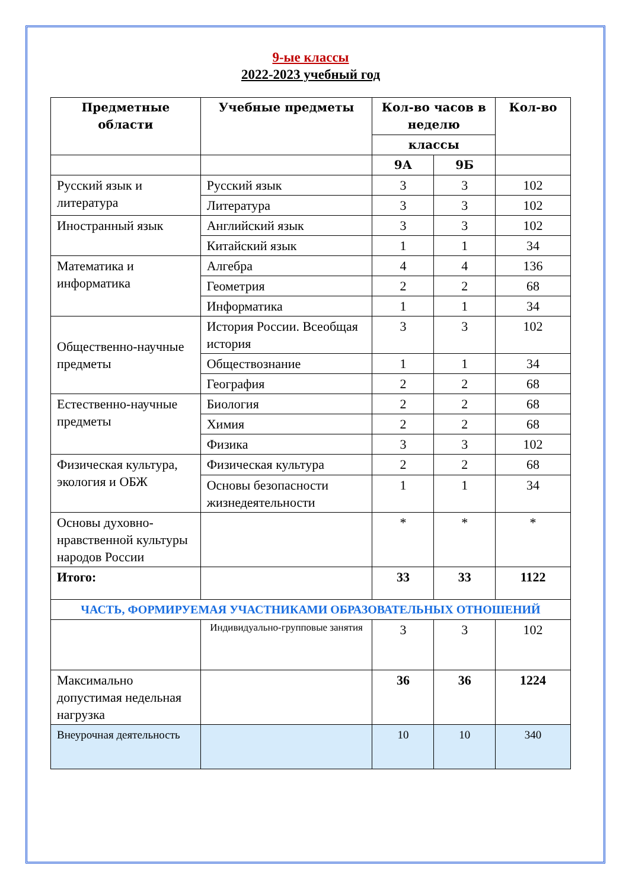9-ые классы
2022-2023 учебный год
| Предметные области | Учебные предметы | Кол-во часов в неделю | | Кол-во |
| --- | --- | --- | --- | --- |
| | | классы | | |
| | | 9А | 9Б | |
| Русский язык и литература | Русский язык | 3 | 3 | 102 |
| | Литература | 3 | 3 | 102 |
| Иностранный язык | Английский язык | 3 | 3 | 102 |
| | Китайский язык | 1 | 1 | 34 |
| Математика и информатика | Алгебра | 4 | 4 | 136 |
| | Геометрия | 2 | 2 | 68 |
| | Информатика | 1 | 1 | 34 |
| Общественно-научные предметы | История России. Всеобщая история | 3 | 3 | 102 |
| | Обществознание | 1 | 1 | 34 |
| | География | 2 | 2 | 68 |
| Естественно-научные предметы | Биология | 2 | 2 | 68 |
| | Химия | 2 | 2 | 68 |
| | Физика | 3 | 3 | 102 |
| Физическая культура, экология и ОБЖ | Физическая культура | 2 | 2 | 68 |
| | Основы безопасности жизнедеятельности | 1 | 1 | 34 |
| Основы духовно-нравственной культуры народов России | | * | * | * |
| Итого: | | 33 | 33 | 1122 |
| ЧАСТЬ, ФОРМИРУЕМАЯ УЧАСТНИКАМИ ОБРАЗОВАТЕЛЬНЫХ ОТНОШЕНИЙ | | | | |
| | Индивидуально-групповые занятия | 3 | 3 | 102 |
| Максимально допустимая недельная нагрузка | | 36 | 36 | 1224 |
| Внеурочная деятельность | | 10 | 10 | 340 |